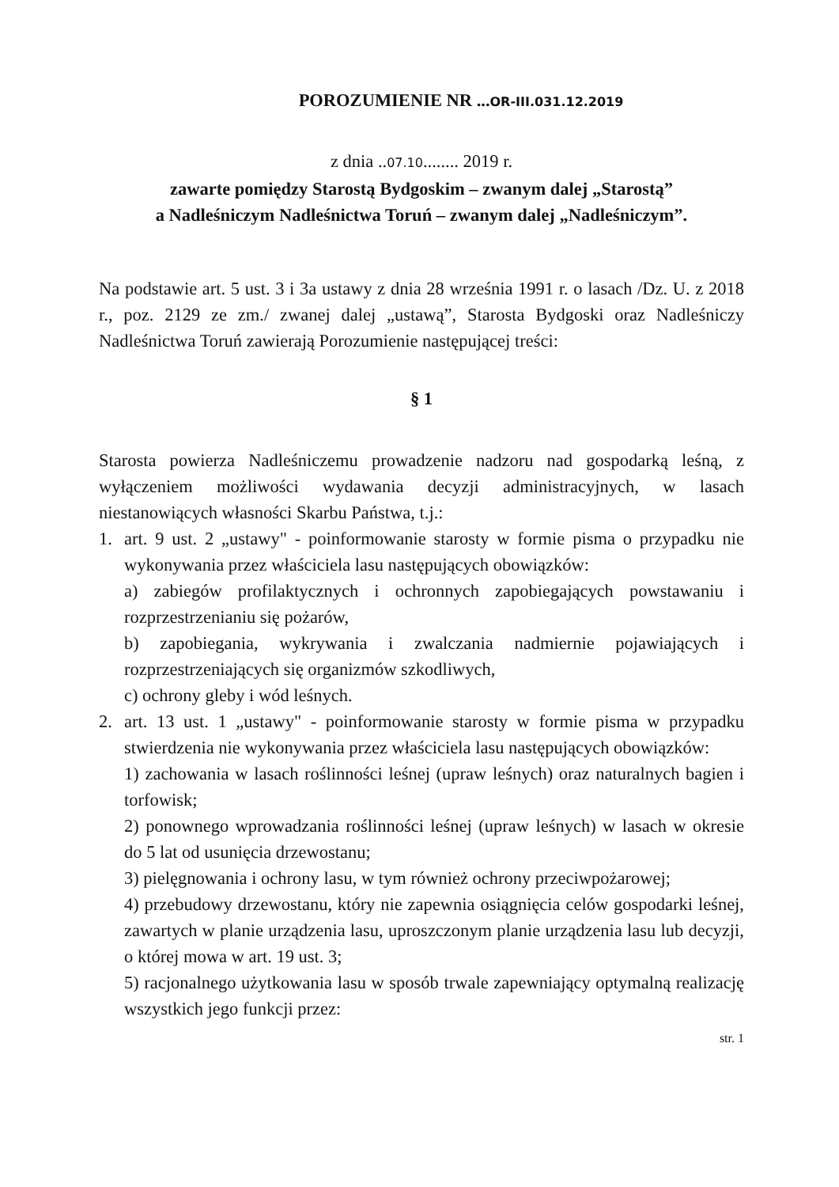POROZUMIENIE NR ...OR-III.031.12.2019
z dnia ..07.10........ 2019 r.
zawarte pomiędzy Starostą Bydgoskim – zwanym dalej „Starostą”
a Nadleśniczym Nadleśnictwa Toruń – zwanym dalej „Nadleśniczym”.
Na podstawie art. 5 ust. 3 i 3a ustawy z dnia 28 września 1991 r. o lasach /Dz. U. z 2018 r., poz. 2129 ze zm./ zwanej dalej „ustawą”, Starosta Bydgoski oraz Nadleśniczy Nadleśnictwa Toruń zawierają Porozumienie następującej treści:
§ 1
Starosta powierza Nadleśniczemu prowadzenie nadzoru nad gospodarką leśną, z wyłączeniem możliwości wydawania decyzji administracyjnych, w lasach niestanowiących własności Skarbu Państwa, t.j.:
1. art. 9 ust. 2 „ustawy" - poinformowanie starosty w formie pisma o przypadku nie wykonywania przez właściciela lasu następujących obowiązków:
a) zabiegów profilaktycznych i ochronnych zapobiegających powstawaniu i rozprzestrzenianiu się pożarów,
b) zapobiegania, wykrywania i zwalczania nadmiernie pojawiających i rozprzestrzeniających się organizmów szkodliwych,
c) ochrony gleby i wód leśnych.
2. art. 13 ust. 1 „ustawy" - poinformowanie starosty w formie pisma w przypadku stwierdzenia nie wykonywania przez właściciela lasu następujących obowiązków:
1) zachowania w lasach roślinności leśnej (upraw leśnych) oraz naturalnych bagien i torfowisk;
2) ponownego wprowadzania roślinności leśnej (upraw leśnych) w lasach w okresie do 5 lat od usunięcia drzewostanu;
3) pielęgnowania i ochrony lasu, w tym również ochrony przeciwpożarowej;
4) przebudowy drzewostanu, który nie zapewnia osiągnięcia celów gospodarki leśnej, zawartych w planie urządzenia lasu, uproszczonym planie urządzenia lasu lub decyzji, o której mowa w art. 19 ust. 3;
5) racjonalnego użytkowania lasu w sposób trwale zapewniający optymalną realizację wszystkich jego funkcji przez:
str. 1